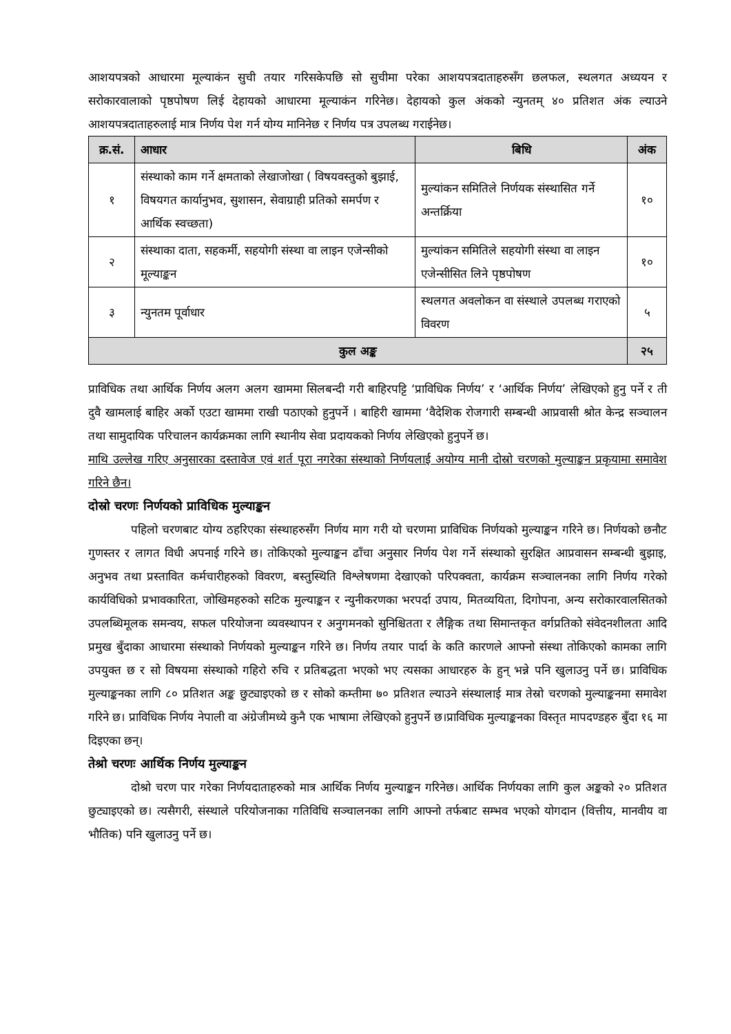आशयपत्रको आधारमा मूल्याकंन सुची तयार गरिसकेपछि सो सुचीमा परेका आशयपत्रदाताहरुसँग छलफल, स्थलगत अध्ययन र सरोकारवालाको पृष्ठपोषण लिई देहायको आधारमा मूल्याकंन गरिनेछ। देहायको कुल अंकको न्युनतम् ४० प्रतिशत अंक ल्याउने आशयपत्रदाताहरुलाई मात्र निर्णय पेश गर्न योग्य मानिनेछ र निर्णय पत्र उपलब्ध गराईनेछ।
| क्र.सं. | आधार | बिधि | अंक |
| --- | --- | --- | --- |
| १ | संस्थाको काम गर्ने क्षमताको लेखाजोखा ( विषयवस्तुको बुझाई, विषयगत कार्यानुभव, सुशासन, सेवाग्राही प्रतिको समर्पण र आर्थिक स्वच्छता) | मुल्यांकन समितिले निर्णयक संस्थासित गर्ने अन्तर्क्रिया | १० |
| २ | संस्थाका दाता, सहकर्मी, सहयोगी संस्था वा लाइन एजेन्सीको मूल्याङ्कन | मुल्यांकन समितिले सहयोगी संस्था वा लाइन एजेन्सीसित लिने पृष्ठपोषण | १० |
| ३ | न्युनतम पूर्वाधार | स्थलगत अवलोकन वा संस्थाले उपलब्ध गराएको विवरण | ५ |
| कुल अङ्क | | | २५ |
प्राविधिक तथा आर्थिक निर्णय अलग अलग खाममा सिलबन्दी गरी बाहिरपट्टि ‘प्राविधिक निर्णय’ र ‘आर्थिक निर्णय’ लेखिएको हुनु पर्ने र ती दुवै खामलाई बाहिर अर्को एउटा खाममा राखी पठाएको हुनुपर्ने । बाहिरी खाममा ‘वैदेशिक रोजगारी सम्बन्धी आप्रवासी श्रोत केन्द्र सञ्चालन तथा सामुदायिक परिचालन कार्यक्रमका लागि स्थानीय सेवा प्रदायकको निर्णय लेखिएको हुनुपर्ने छ।
माथि उल्लेख गरिए अनुसारका दस्तावेज एवं शर्त पूरा नगरेका संस्थाको निर्णयलाई अयोग्य मानी दोस्रो चरणको मुल्याङ्कन प्रकृयामा समावेश गरिने छैन।
दोस्रो चरणः निर्णयको प्राविधिक मुल्याङ्कन
पहिलो चरणबाट योग्य ठहरिएका संस्थाहरुसँग निर्णय माग गरी यो चरणमा प्राविधिक निर्णयको मुल्याङ्कन गरिने छ। निर्णयको छनौट गुणस्तर र लागत विधी अपनाई गरिने छ। तोकिएको मुल्याङ्कन ढाँचा अनुसार निर्णय पेश गर्ने संस्थाको सुरक्षित आप्रवासन सम्बन्धी बुझाइ, अनुभव तथा प्रस्तावित कर्मचारीहरुको विवरण, बस्तुस्थिति विश्लेषणमा देखाएको परिपक्वता, कार्यक्रम सञ्चालनका लागि निर्णय गरेको कार्यविधिको प्रभावकारिता, जोखिमहरुको सटिक मुल्याङ्कन र न्युनीकरणका भरपर्दा उपाय, मितव्ययिता, दिगोपना, अन्य सरोकारवालसितको उपलब्धिमूलक समन्वय, सफल परियोजना व्यवस्थापन र अनुगमनको सुनिश्चितता र लैङ्गिक तथा सिमान्तकृत वर्गप्रतिको संवेदनशीलता आदि प्रमुख बुँदाका आधारमा संस्थाको निर्णयको मुल्याङ्कन गरिने छ। निर्णय तयार पार्दा के कति कारणले आफ्नो संस्था तोकिएको कामका लागि उपयुक्त छ र सो विषयमा संस्थाको गहिरो रुचि र प्रतिबद्धता भएको भए त्यसका आधारहरु के हुन् भन्ने पनि खुलाउनु पर्ने छ। प्राविधिक मुल्याङ्कनका लागि ८० प्रतिशत अङ्क छुट्याइएको छ र सोको कम्तीमा ७० प्रतिशत ल्याउने संस्थालाई मात्र तेस्रो चरणको मुल्याङ्कनमा समावेश गरिने छ। प्राविधिक निर्णय नेपाली वा अंग्रेजीमध्ये कुनै एक भाषामा लेखिएको हुनुपर्ने छ।प्राविधिक मुल्याङ्कनका विस्तृत मापदण्डहरु बुँदा १६ मा दिइएका छन्।
तेश्रो चरणः आर्थिक निर्णय मुल्याङ्कन
दोश्रो चरण पार गरेका निर्णयदाताहरुको मात्र आर्थिक निर्णय मुल्याङ्कन गरिनेछ। आर्थिक निर्णयका लागि कुल अङ्कको २० प्रतिशत छुट्याइएको छ। त्यसैगरी, संस्थाले परियोजनाका गतिविधि सञ्चालनका लागि आफ्नो तर्फबाट सम्भव भएको योगदान (वित्तीय, मानवीय वा भौतिक) पनि खुलाउनु पर्ने छ।